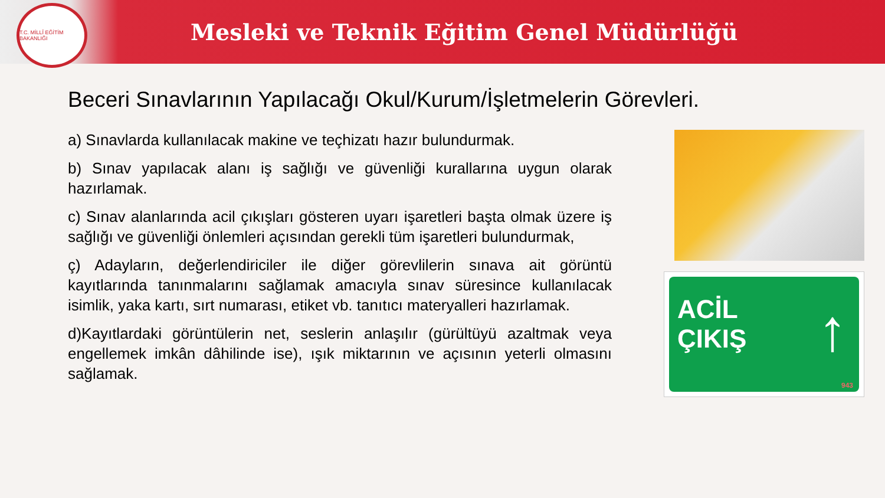T.C. MİLLÎ EĞİTİM BAKANLIĞI
Mesleki ve Teknik Eğitim Genel Müdürlüğü
Beceri Sınavlarının Yapılacağı Okul/Kurum/İşletmelerin Görevleri.
a) Sınavlarda kullanılacak makine ve teçhizatı hazır bulundurmak.
b) Sınav yapılacak alanı iş sağlığı ve güvenliği kurallarına uygun olarak hazırlamak.
c) Sınav alanlarında acil çıkışları gösteren uyarı işaretleri başta olmak üzere iş sağlığı ve güvenliği önlemleri açısından gerekli tüm işaretleri bulundurmak,
ç) Adayların, değerlendiriciler ile diğer görevlilerin sınava ait görüntü kayıtlarında tanınmalarını sağlamak amacıyla sınav süresince kullanılacak isimlik, yaka kartı, sırt numarası, etiket vb. tanıtıcı materyalleri hazırlamak.
d)Kayıtlardaki görüntülerin net, seslerin anlaşılır (gürültüyü azaltmak veya engellemek imkân dâhilinde ise), ışık miktarının ve açısının yeterli olmasını sağlamak.
ACİL
ÇIKIŞ
↑
943